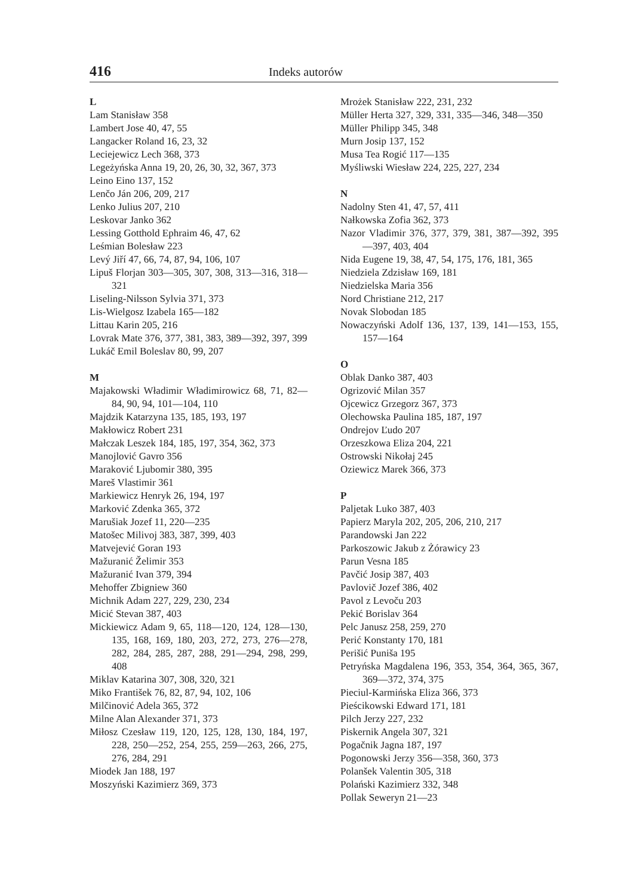416 Indeks autorów
L
Lam Stanisław 358
Lambert Jose 40, 47, 55
Langacker Roland 16, 23, 32
Leciejewicz Lech 368, 373
Legeżyńska Anna 19, 20, 26, 30, 32, 367, 373
Leino Eino 137, 152
Lenčo Ján 206, 209, 217
Lenko Julius 207, 210
Leskovar Janko 362
Lessing Gotthold Ephraim 46, 47, 62
Leśmian Bolesław 223
Levý Jiří 47, 66, 74, 87, 94, 106, 107
Lipuš Florjan 303—305, 307, 308, 313—316, 318—321
Liseling-Nilsson Sylvia 371, 373
Lis-Wielgosz Izabela 165—182
Littau Karin 205, 216
Lovrak Mate 376, 377, 381, 383, 389—392, 397, 399
Lukáč Emil Boleslav 80, 99, 207
M
Majakowski Władimir Władimirowicz 68, 71, 82—84, 90, 94, 101—104, 110
Majdzik Katarzyna 135, 185, 193, 197
Makłowicz Robert 231
Małczak Leszek 184, 185, 197, 354, 362, 373
Manojlović Gavro 356
Maraković Ljubomir 380, 395
Mareš Vlastimir 361
Markiewicz Henryk 26, 194, 197
Marković Zdenka 365, 372
Marušiak Jozef 11, 220—235
Matošec Milivoj 383, 387, 399, 403
Matvejević Goran 193
Mažuranić Želimir 353
Mažuranić Ivan 379, 394
Mehoffer Zbigniew 360
Michnik Adam 227, 229, 230, 234
Micić Stevan 387, 403
Mickiewicz Adam 9, 65, 118—120, 124, 128—130, 135, 168, 169, 180, 203, 272, 273, 276—278, 282, 284, 285, 287, 288, 291—294, 298, 299, 408
Miklav Katarina 307, 308, 320, 321
Miko František 76, 82, 87, 94, 102, 106
Milčinović Adela 365, 372
Milne Alan Alexander 371, 373
Miłosz Czesław 119, 120, 125, 128, 130, 184, 197, 228, 250—252, 254, 255, 259—263, 266, 275, 276, 284, 291
Miodek Jan 188, 197
Moszyński Kazimierz 369, 373
Mrożek Stanisław 222, 231, 232
Müller Herta 327, 329, 331, 335—346, 348—350
Müller Philipp 345, 348
Murn Josip 137, 152
Musa Tea Rogić 117—135
Myśliwski Wiesław 224, 225, 227, 234
N
Nadolny Sten 41, 47, 57, 411
Nałkowska Zofia 362, 373
Nazor Vladimir 376, 377, 379, 381, 387—392, 395—397, 403, 404
Nida Eugene 19, 38, 47, 54, 175, 176, 181, 365
Niedziela Zdzisław 169, 181
Niedzielska Maria 356
Nord Christiane 212, 217
Novak Slobodan 185
Nowaczyński Adolf 136, 137, 139, 141—153, 155, 157—164
O
Oblak Danko 387, 403
Ogrizović Milan 357
Ojcewicz Grzegorz 367, 373
Olechowska Paulina 185, 187, 197
Ondrejov Ľudo 207
Orzeszkowa Eliza 204, 221
Ostrowski Nikołaj 245
Oziewicz Marek 366, 373
P
Paljetak Luko 387, 403
Papierz Maryla 202, 205, 206, 210, 217
Parandowski Jan 222
Parkoszowic Jakub z Żórawicy 23
Parun Vesna 185
Pavčić Josip 387, 403
Pavlovič Jozef 386, 402
Pavol z Levoču 203
Pekić Borislav 364
Pelc Janusz 258, 259, 270
Perić Konstanty 170, 181
Perišić Puniša 195
Petryńska Magdalena 196, 353, 354, 364, 365, 367, 369—372, 374, 375
Pieciul-Karmińska Eliza 366, 373
Pieścikowski Edward 171, 181
Pilch Jerzy 227, 232
Piskernik Angela 307, 321
Pogačnik Jagna 187, 197
Pogonowski Jerzy 356—358, 360, 373
Polanšek Valentin 305, 318
Polański Kazimierz 332, 348
Pollak Seweryn 21—23